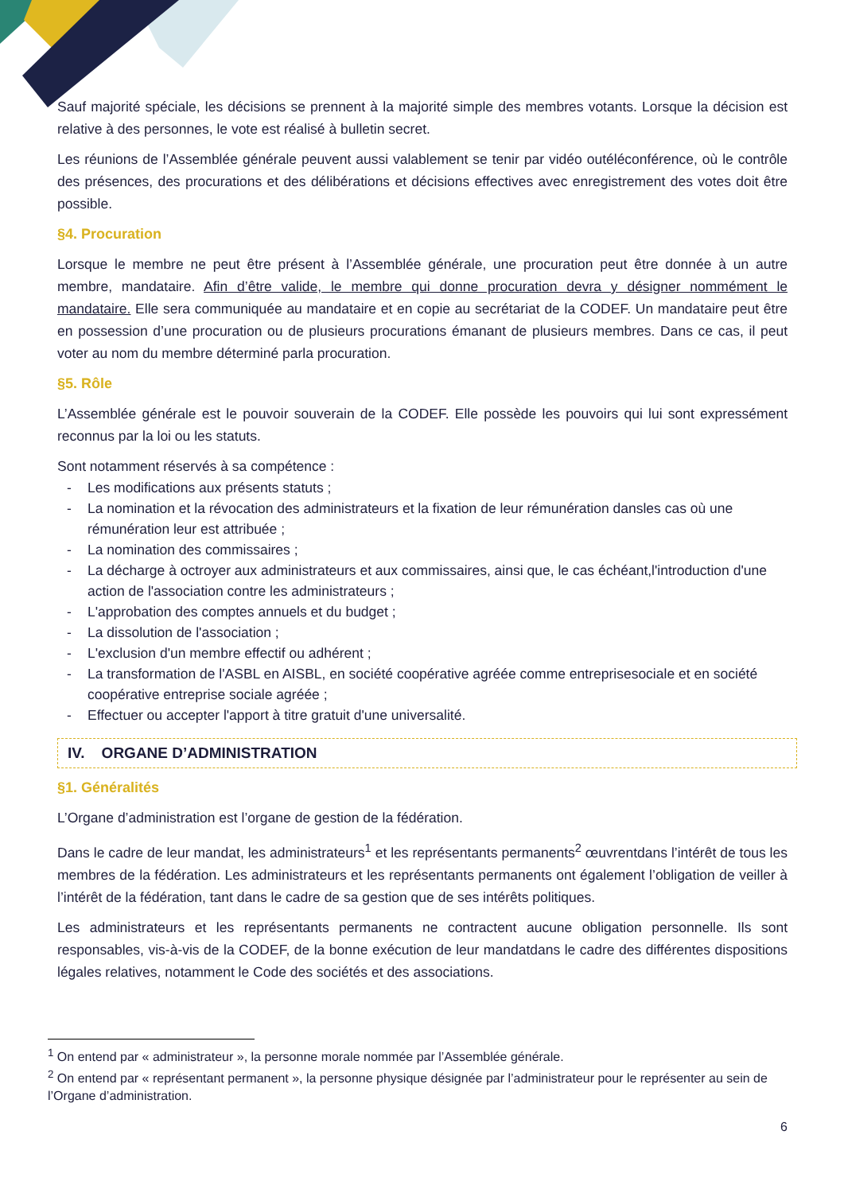Sauf majorité spéciale, les décisions se prennent à la majorité simple des membres votants. Lorsque la décision est relative à des personnes, le vote est réalisé à bulletin secret.
Les réunions de l’Assemblée générale peuvent aussi valablement se tenir par vidéo outéléconférence, où le contrôle des présences, des procurations et des délibérations et décisions effectives avec enregistrement des votes doit être possible.
§4. Procuration
Lorsque le membre ne peut être présent à l’Assemblée générale, une procuration peut être donnée à un autre membre, mandataire. Afin d’être valide, le membre qui donne procuration devra y désigner nommément le mandataire. Elle sera communiquée au mandataire et en copie au secrétariat de la CODEF. Un mandataire peut être en possession d’une procuration ou de plusieurs procurations émanant de plusieurs membres. Dans ce cas, il peut voter au nom du membre déterminé parla procuration.
§5. Rôle
L’Assemblée générale est le pouvoir souverain de la CODEF. Elle possède les pouvoirs qui lui sont expressément reconnus par la loi ou les statuts.
Sont notamment réservés à sa compétence :
- Les modifications aux présents statuts ;
- La nomination et la révocation des administrateurs et la fixation de leur rémunération dansles cas où une rémunération leur est attribuée ;
- La nomination des commissaires ;
- La décharge à octroyer aux administrateurs et aux commissaires, ainsi que, le cas échéant,l'introduction d'une action de l'association contre les administrateurs ;
- L'approbation des comptes annuels et du budget ;
- La dissolution de l'association ;
- L'exclusion d'un membre effectif ou adhérent ;
- La transformation de l'ASBL en AISBL, en société coopérative agréée comme entreprisesociale et en société coopérative entreprise sociale agréée ;
- Effectuer ou accepter l'apport à titre gratuit d'une universalité.
IV. ORGANE D’ADMINISTRATION
§1. Généralités
L’Organe d’administration est l’organe de gestion de la fédération.
Dans le cadre de leur mandat, les administrateurs<sup>1</sup> et les représentants permanents<sup>2</sup> œuvrentdans l’intérêt de tous les membres de la fédération. Les administrateurs et les représentants permanents ont également l’obligation de veiller à l’intérêt de la fédération, tant dans le cadre de sa gestion que de ses intérêts politiques.
Les administrateurs et les représentants permanents ne contractent aucune obligation personnelle. Ils sont responsables, vis-à-vis de la CODEF, de la bonne exécution de leur mandatdans le cadre des différentes dispositions légales relatives, notamment le Code des sociétés et des associations.
<sup>1</sup> On entend par « administrateur », la personne morale nommée par l’Assemblée générale.
<sup>2</sup> On entend par « représentant permanent », la personne physique désignée par l’administrateur pour le représenter au sein de l’Organe d’administration.
6